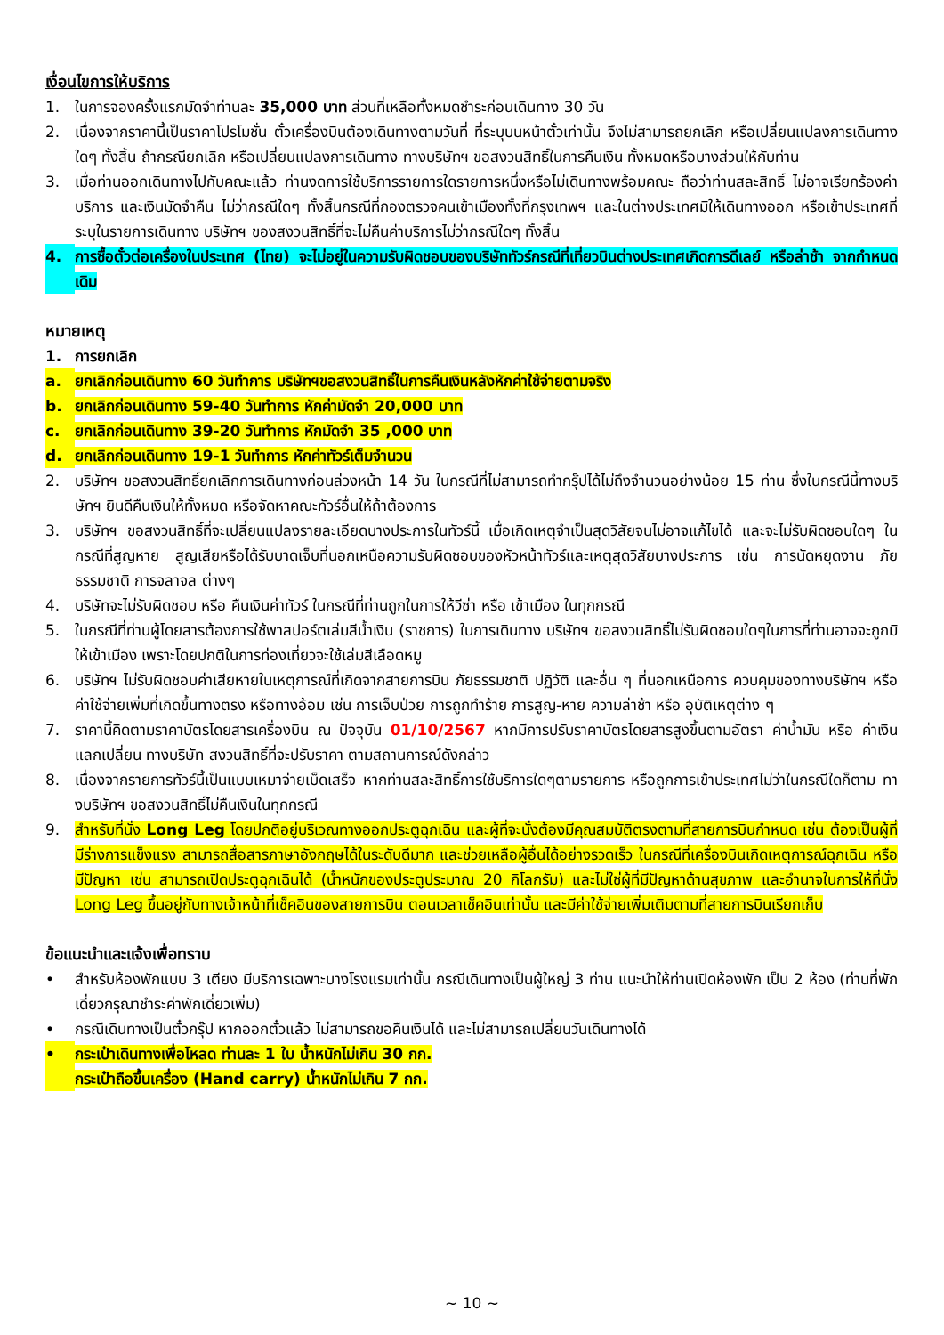เงื่อนไขการให้บริการ
1. ในการจองครั้งแรกมัดจำท่านละ 35,000 บาท ส่วนที่เหลือทั้งหมดชำระก่อนเดินทาง 30 วัน
2. เนื่องจากราคานี้เป็นราคาโปรโมชั่น ตั๋วเครื่องบินต้องเดินทางตามวันที่ ที่ระบุบนหน้าตั๋วเท่านั้น จึงไม่สามารถยกเลิก หรือเปลี่ยนแปลงการเดินทางใดๆ ทั้งสิ้น ถ้ากรณียกเลิก หรือเปลี่ยนแปลงการเดินทาง ทางบริษัทฯ ขอสงวนสิทธิ์ในการคืนเงิน ทั้งหมดหรือบางส่วนให้กับท่าน
3. เมื่อท่านออกเดินทางไปกับคณะแล้ว ท่านงดการใช้บริการรายการใดรายการหนึ่งหรือไม่เดินทางพร้อมคณะ ถือว่าท่านสละสิทธิ์ ไม่อาจเรียกร้องค่าบริการ และเงินมัดจำคืน ไม่ว่ากรณีใดๆ ทั้งสิ้นกรณีที่กองตรวจคนเข้าเมืองทั้งที่กรุงเทพฯ และในต่างประเทศมิให้เดินทางออก หรือเข้าประเทศที่ระบุในรายการเดินทาง บริษัทฯ ของสงวนสิทธิ์ที่จะไม่คืนค่าบริการไม่ว่ากรณีใดๆ ทั้งสิ้น
4. การซื้อตั๋วต่อเครื่องในประเทศ (ไทย) จะไม่อยู่ในความรับผิดชอบของบริษัททัวร์กรณีที่เที่ยวบินต่างประเทศเกิดการดีเลย์ หรือล่าช้า จากกำหนดเดิม
หมายเหตุ
1. การยกเลิก
a. ยกเลิกก่อนเดินทาง 60 วันทำการ บริษัทฯขอสงวนสิทธิ์ในการคืนเงินหลังหักค่าใช้จ่ายตามจริง
b. ยกเลิกก่อนเดินทาง 59-40 วันทำการ หักค่ามัดจำ 20,000 บาท
c. ยกเลิกก่อนเดินทาง 39-20 วันทำการ หักมัดจำ 35 ,000 บาท
d. ยกเลิกก่อนเดินทาง 19-1 วันทำการ หักค่าทัวร์เต็มจำนวน
2. บริษัทฯ ขอสงวนสิทธิ์ยกเลิกการเดินทางก่อนล่วงหน้า 14 วัน ในกรณีที่ไม่สามารถทำกรุ๊ปได้ไม่ถึงจำนวนอย่างน้อย 15 ท่าน ซึ่งในกรณีนี้ทางบริษัทฯ ยินดีคืนเงินให้ทั้งหมด หรือจัดหาคณะทัวร์อื่นให้ถ้าต้องการ
3. บริษัทฯ ขอสงวนสิทธิ์ที่จะเปลี่ยนแปลงรายละเอียดบางประการในทัวร์นี้ เมื่อเกิดเหตุจำเป็นสุดวิสัยจนไม่อาจแก้ไขได้ และจะไม่รับผิดชอบใดๆ ในกรณีที่สูญหาย สูญเสียหรือได้รับบาดเจ็บที่นอกเหนือความรับผิดชอบของหัวหน้าทัวร์และเหตุสุดวิสัยบางประการ เช่น การนัดหยุดงาน ภัยธรรมชาติ การจลาจล ต่างๆ
4. บริษัทจะไม่รับผิดชอบ หรือ คืนเงินค่าทัวร์ ในกรณีที่ท่านถูกในการให้วีซ่า หรือ เข้าเมือง ในทุกกรณี
5. ในกรณีที่ท่านผู้โดยสารต้องการใช้พาสปอร์ตเล่มสีน้ำเงิน (ราชการ) ในการเดินทาง บริษัทฯ ขอสงวนสิทธิ์ไม่รับผิดชอบใดๆในการที่ท่านอาจจะถูกมิให้เข้าเมือง เพราะโดยปกติในการท่องเที่ยวจะใช้เล่มสีเลือดหมู
6. บริษัทฯ ไม่รับผิดชอบค่าเสียหายในเหตุการณ์ที่เกิดจากสายการบิน ภัยธรรมชาติ ปฏิวัติ และอื่น ๆ ที่นอกเหนือการ ควบคุมของทางบริษัทฯ หรือ ค่าใช้จ่ายเพิ่มที่เกิดขึ้นทางตรง หรือทางอ้อม เช่น การเจ็บป่วย การถูกทำร้าย การสูญ-หาย ความล่าช้า หรือ อุบัติเหตุต่าง ๆ
7. ราคานี้คิดตามราคาบัตรโดยสารเครื่องบิน ณ ปัจจุบัน 01/10/2567 หากมีการปรับราคาบัตรโดยสารสูงขึ้นตามอัตรา ค่าน้ำมัน หรือ ค่าเงินแลกเปลี่ยน ทางบริษัท สงวนสิทธิ์ที่จะปรับราคา ตามสถานการณ์ดังกล่าว
8. เนื่องจากรายการทัวร์นี้เป็นแบบเหมาจ่ายเบ็ดเสร็จ หากท่านสละสิทธิ์การใช้บริการใดๆตามรายการ หรือถูกการเข้าประเทศไม่ว่าในกรณีใดก็ตาม ทางบริษัทฯ ขอสงวนสิทธิ์ไม่คืนเงินในทุกกรณี
9. สำหรับที่นั่ง Long Leg โดยปกติอยู่บริเวณทางออกประตูฉุกเฉิน และผู้ที่จะนั่งต้องมีคุณสมบัติตรงตามที่สายการบินกำหนด เช่น ต้องเป็นผู้ที่มีร่างการแข็งแรง สามารถสื่อสารภาษาอังกฤษได้ในระดับดีมาก และช่วยเหลือผู้อื่นได้อย่างรวดเร็ว ในกรณีที่เครื่องบินเกิดเหตุการณ์ฉุกเฉิน หรือมีปัญหา เช่น สามารถเปิดประตูฉุกเฉินได้ (น้ำหนักของประตูประมาณ 20 กิโลกรัม) และไม่ใช่ผู้ที่มีปัญหาด้านสุขภาพ และอำนาจในการให้ที่นั่ง Long Leg ขึ้นอยู่กับทางเจ้าหน้าที่เช็คอินของสายการบิน ตอนเวลาเช็คอินเท่านั้น และมีค่าใช้จ่ายเพิ่มเติมตามที่สายการบินเรียกเก็บ
ข้อแนะนำและแจ้งเพื่อทราบ
• สำหรับห้องพักแบบ 3 เตียง มีบริการเฉพาะบางโรงแรมเท่านั้น กรณีเดินทางเป็นผู้ใหญ่ 3 ท่าน แนะนำให้ท่านเปิดห้องพัก เป็น 2 ห้อง (ท่านที่พักเดี่ยวกรุณาชำระค่าพักเดี่ยวเพิ่ม)
• กรณีเดินทางเป็นตั๋วกรุ๊ป หากออกตั๋วแล้ว ไม่สามารถขอคืนเงินได้ และไม่สามารถเปลี่ยนวันเดินทางได้
• กระเป๋าเดินทางเพื่อโหลด ท่านละ 1 ใบ น้ำหนักไม่เกิน 30 กก.
กระเป๋าถือขึ้นเครื่อง (Hand carry) น้ำหนักไม่เกิน 7 กก.
~ 10 ~